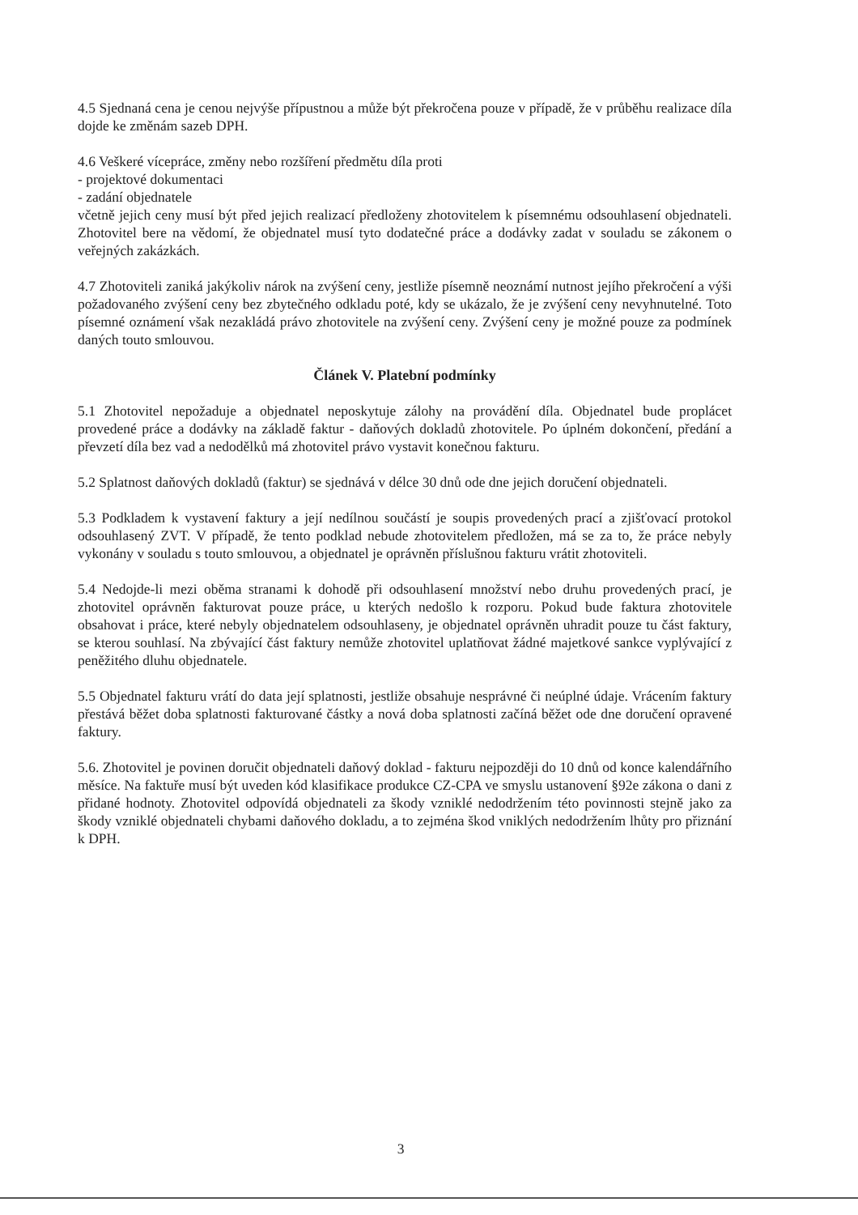4.5 Sjednaná cena je cenou nejvýše přípustnou a může být překročena pouze v případě, že v průběhu realizace díla dojde ke změnám sazeb DPH.
4.6 Veškeré vícepráce, změny nebo rozšíření předmětu díla proti
- projektové dokumentaci
- zadání objednatele
včetně jejich ceny musí být před jejich realizací předloženy zhotovitelem k písemnému odsouhlasení objednateli. Zhotovitel bere na vědomí, že objednatel musí tyto dodatečné práce a dodávky zadat v souladu se zákonem o veřejných zakázkách.
4.7 Zhotoviteli zaniká jakýkoliv nárok na zvýšení ceny, jestliže písemně neoznámí nutnost jejího překročení a výši požadovaného zvýšení ceny bez zbytečného odkladu poté, kdy se ukázalo, že je zvýšení ceny nevyhnutelné. Toto písemné oznámení však nezakládá právo zhotovitele na zvýšení ceny. Zvýšení ceny je možné pouze za podmínek daných touto smlouvou.
Článek V. Platební podmínky
5.1 Zhotovitel nepožaduje a objednatel neposkytuje zálohy na provádění díla. Objednatel bude proplácet provedené práce a dodávky na základě faktur - daňových dokladů zhotovitele. Po úplném dokončení, předání a převzetí díla bez vad a nedodělků má zhotovitel právo vystavit konečnou fakturu.
5.2 Splatnost daňových dokladů (faktur) se sjednává v délce 30 dnů ode dne jejich doručení objednateli.
5.3 Podkladem k vystavení faktury a její nedílnou součástí je soupis provedených prací a zjišťovací protokol odsouhlasený ZVT. V případě, že tento podklad nebude zhotovitelem předložen, má se za to, že práce nebyly vykonány v souladu s touto smlouvou, a objednatel je oprávněn příslušnou fakturu vrátit zhotoviteli.
5.4 Nedojde-li mezi oběma stranami k dohodě při odsouhlasení množství nebo druhu provedených prací, je zhotovitel oprávněn fakturovat pouze práce, u kterých nedošlo k rozporu. Pokud bude faktura zhotovitele obsahovat i práce, které nebyly objednatelem odsouhlaseny, je objednatel oprávněn uhradit pouze tu část faktury, se kterou souhlasí. Na zbývající část faktury nemůže zhotovitel uplatňovat žádné majetkové sankce vyplývající z peněžitého dluhu objednatele.
5.5 Objednatel fakturu vrátí do data její splatnosti, jestliže obsahuje nesprávné či neúplné údaje. Vrácením faktury přestává běžet doba splatnosti fakturované částky a nová doba splatnosti začíná běžet ode dne doručení opravené faktury.
5.6. Zhotovitel je povinen doručit objednateli daňový doklad - fakturu nejpozději do 10 dnů od konce kalendářního měsíce. Na faktuře musí být uveden kód klasifikace produkce CZ-CPA ve smyslu ustanovení §92e zákona o dani z přidané hodnoty. Zhotovitel odpovídá objednateli za škody vzniklé nedodržením této povinnosti stejně jako za škody vzniklé objednateli chybami daňového dokladu, a to zejména škod vniklých nedodržením lhůty pro přiznání k DPH.
3